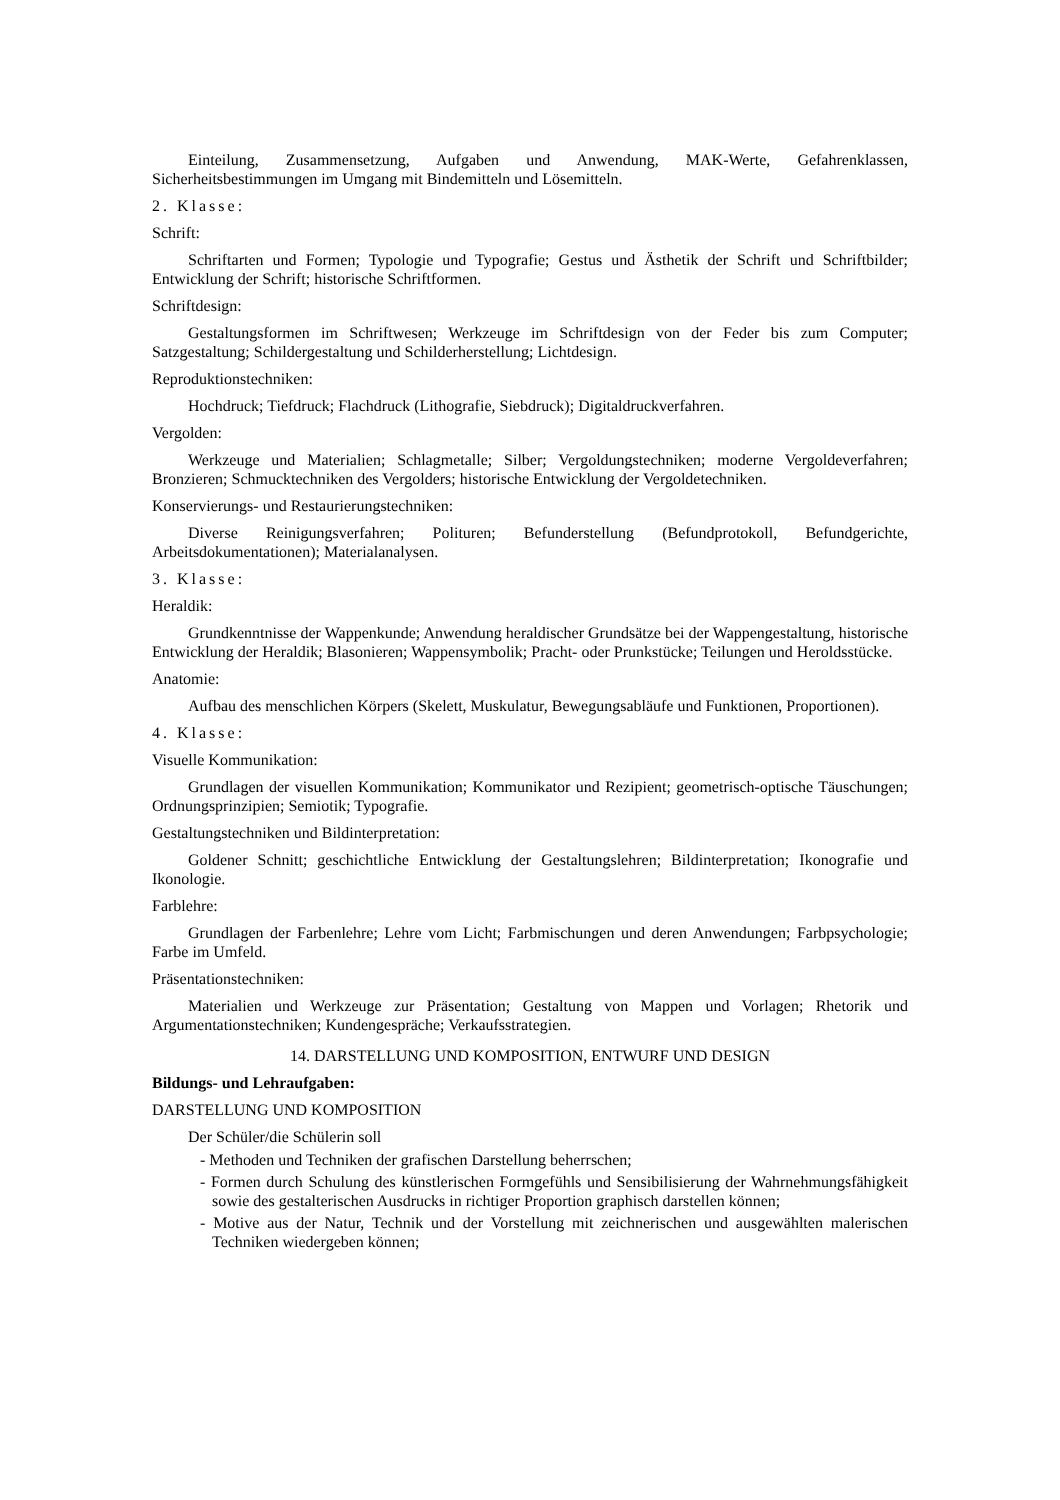Einteilung, Zusammensetzung, Aufgaben und Anwendung, MAK-Werte, Gefahrenklassen, Sicherheitsbestimmungen im Umgang mit Bindemitteln und Lösemitteln.
2. Klasse:
Schrift:
Schriftarten und Formen; Typologie und Typografie; Gestus und Ästhetik der Schrift und Schriftbilder; Entwicklung der Schrift; historische Schriftformen.
Schriftdesign:
Gestaltungsformen im Schriftwesen; Werkzeuge im Schriftdesign von der Feder bis zum Computer; Satzgestaltung; Schildergestaltung und Schilderherstellung; Lichtdesign.
Reproduktionstechniken:
Hochdruck; Tiefdruck; Flachdruck (Lithografie, Siebdruck); Digitaldruckverfahren.
Vergolden:
Werkzeuge und Materialien; Schlagmetalle; Silber; Vergoldungstechniken; moderne Vergoldeverfahren; Bronzieren; Schmucktechniken des Vergolders; historische Entwicklung der Vergoldetechniken.
Konservierungs- und Restaurierungstechniken:
Diverse Reinigungsverfahren; Polituren; Befunderstellung (Befundprotokoll, Befundgerichte, Arbeitsdokumentationen); Materialanalysen.
3. Klasse:
Heraldik:
Grundkenntnisse der Wappenkunde; Anwendung heraldischer Grundsätze bei der Wappengestaltung, historische Entwicklung der Heraldik; Blasonieren; Wappensymbolik; Pracht- oder Prunkstücke; Teilungen und Heroldsstücke.
Anatomie:
Aufbau des menschlichen Körpers (Skelett, Muskulatur, Bewegungsabläufe und Funktionen, Proportionen).
4. Klasse:
Visuelle Kommunikation:
Grundlagen der visuellen Kommunikation; Kommunikator und Rezipient; geometrisch-optische Täuschungen; Ordnungsprinzipien; Semiotik; Typografie.
Gestaltungstechniken und Bildinterpretation:
Goldener Schnitt; geschichtliche Entwicklung der Gestaltungslehren; Bildinterpretation; Ikonografie und Ikonologie.
Farblehre:
Grundlagen der Farbenlehre; Lehre vom Licht; Farbmischungen und deren Anwendungen; Farbpsychologie; Farbe im Umfeld.
Präsentationstechniken:
Materialien und Werkzeuge zur Präsentation; Gestaltung von Mappen und Vorlagen; Rhetorik und Argumentationstechniken; Kundengespräche; Verkaufsstrategien.
14. DARSTELLUNG UND KOMPOSITION, ENTWURF UND DESIGN
Bildungs- und Lehraufgaben:
DARSTELLUNG UND KOMPOSITION
Der Schüler/die Schülerin soll
- Methoden und Techniken der grafischen Darstellung beherrschen;
- Formen durch Schulung des künstlerischen Formgefühls und Sensibilisierung der Wahrnehmungsfähigkeit sowie des gestalterischen Ausdrucks in richtiger Proportion graphisch darstellen können;
- Motive aus der Natur, Technik und der Vorstellung mit zeichnerischen und ausgewählten malerischen Techniken wiedergeben können;